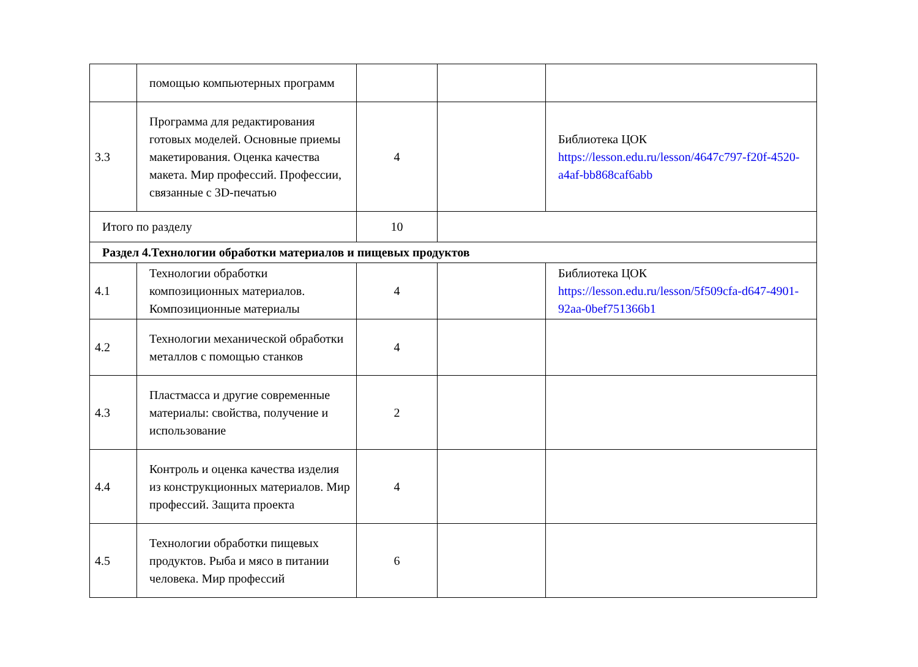| | помощью компьютерных программ | | | |
| 3.3 | Программа для редактирования готовых моделей. Основные приемы макетирования. Оценка качества макета. Мир профессий. Профессии, связанные с 3D-печатью | 4 | | Библиотека ЦОК https://lesson.edu.ru/lesson/4647c797-f20f-4520-a4af-bb868caf6abb |
| Итого по разделу | | 10 | | |
| Раздел 4.Технологии обработки материалов и пищевых продуктов | | | | |
| 4.1 | Технологии обработки композиционных материалов. Композиционные материалы | 4 | | Библиотека ЦОК https://lesson.edu.ru/lesson/5f509cfa-d647-4901-92aa-0bef751366b1 |
| 4.2 | Технологии механической обработки металлов с помощью станков | 4 | | |
| 4.3 | Пластмасса и другие современные материалы: свойства, получение и использование | 2 | | |
| 4.4 | Контроль и оценка качества изделия из конструкционных материалов. Мир профессий. Защита проекта | 4 | | |
| 4.5 | Технологии обработки пищевых продуктов. Рыба и мясо в питании человека. Мир профессий | 6 | | |